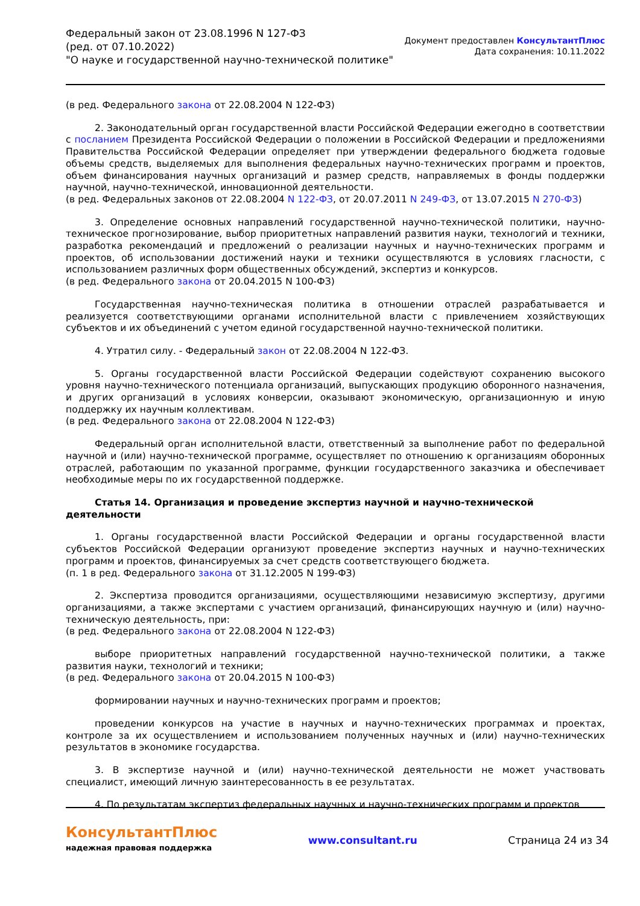Федеральный закон от 23.08.1996 N 127-ФЗ
(ред. от 07.10.2022)
"О науке и государственной научно-технической политике"
Документ предоставлен КонсультантПлюс
Дата сохранения: 10.11.2022
(в ред. Федерального закона от 22.08.2004 N 122-ФЗ)
2. Законодательный орган государственной власти Российской Федерации ежегодно в соответствии с посланием Президента Российской Федерации о положении в Российской Федерации и предложениями Правительства Российской Федерации определяет при утверждении федерального бюджета годовые объемы средств, выделяемых для выполнения федеральных научно-технических программ и проектов, объем финансирования научных организаций и размер средств, направляемых в фонды поддержки научной, научно-технической, инновационной деятельности.
(в ред. Федеральных законов от 22.08.2004 N 122-ФЗ, от 20.07.2011 N 249-ФЗ, от 13.07.2015 N 270-ФЗ)
3. Определение основных направлений государственной научно-технической политики, научно-техническое прогнозирование, выбор приоритетных направлений развития науки, технологий и техники, разработка рекомендаций и предложений о реализации научных и научно-технических программ и проектов, об использовании достижений науки и техники осуществляются в условиях гласности, с использованием различных форм общественных обсуждений, экспертиз и конкурсов.
(в ред. Федерального закона от 20.04.2015 N 100-ФЗ)
Государственная научно-техническая политика в отношении отраслей разрабатывается и реализуется соответствующими органами исполнительной власти с привлечением хозяйствующих субъектов и их объединений с учетом единой государственной научно-технической политики.
4. Утратил силу. - Федеральный закон от 22.08.2004 N 122-ФЗ.
5. Органы государственной власти Российской Федерации содействуют сохранению высокого уровня научно-технического потенциала организаций, выпускающих продукцию оборонного назначения, и других организаций в условиях конверсии, оказывают экономическую, организационную и иную поддержку их научным коллективам.
(в ред. Федерального закона от 22.08.2004 N 122-ФЗ)
Федеральный орган исполнительной власти, ответственный за выполнение работ по федеральной научной и (или) научно-технической программе, осуществляет по отношению к организациям оборонных отраслей, работающим по указанной программе, функции государственного заказчика и обеспечивает необходимые меры по их государственной поддержке.
Статья 14. Организация и проведение экспертиз научной и научно-технической деятельности
1. Органы государственной власти Российской Федерации и органы государственной власти субъектов Российской Федерации организуют проведение экспертиз научных и научно-технических программ и проектов, финансируемых за счет средств соответствующего бюджета.
(п. 1 в ред. Федерального закона от 31.12.2005 N 199-ФЗ)
2. Экспертиза проводится организациями, осуществляющими независимую экспертизу, другими организациями, а также экспертами с участием организаций, финансирующих научную и (или) научно-техническую деятельность, при:
(в ред. Федерального закона от 22.08.2004 N 122-ФЗ)
выборе приоритетных направлений государственной научно-технической политики, а также развития науки, технологий и техники;
(в ред. Федерального закона от 20.04.2015 N 100-ФЗ)
формировании научных и научно-технических программ и проектов;
проведении конкурсов на участие в научных и научно-технических программах и проектах, контроле за их осуществлением и использованием полученных научных и (или) научно-технических результатов в экономике государства.
3. В экспертизе научной и (или) научно-технической деятельности не может участвовать специалист, имеющий личную заинтересованность в ее результатах.
4. По результатам экспертиз федеральных научных и научно-технических программ и проектов
КонсультантПлюс
надежная правовая поддержка
www.consultant.ru Страница 24 из 34